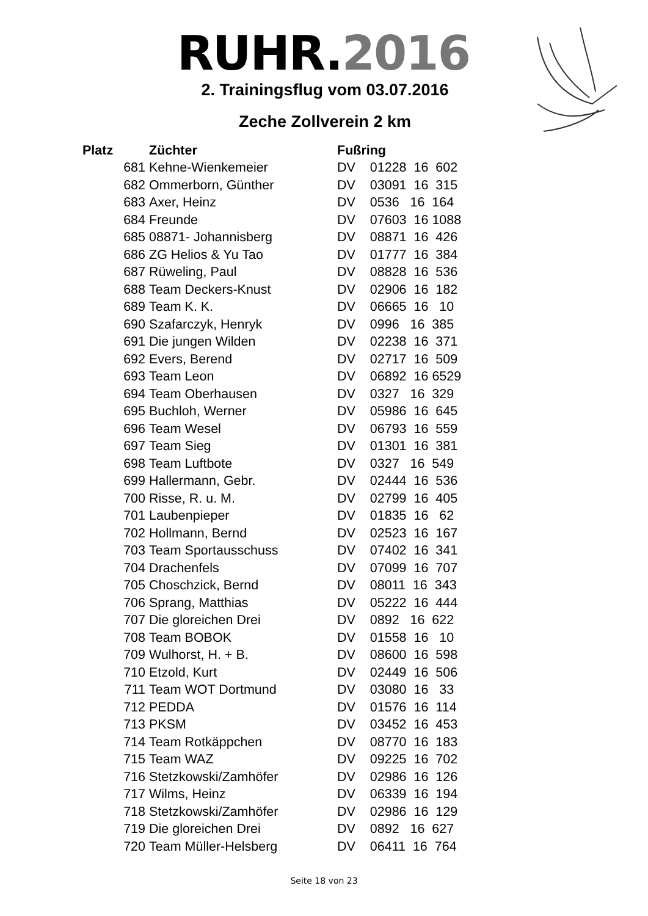RUHR.2016
2. Trainingsflug vom 03.07.2016
Zeche Zollverein 2 km
| Platz | Züchter | Fußring |
| --- | --- | --- |
| 681 | Kehne-Wienkemeier | DV 01228 16 602 |
| 682 | Ommerborn, Günther | DV 03091 16 315 |
| 683 | Axer, Heinz | DV 0536 16 164 |
| 684 | Freunde | DV 07603 16 1088 |
| 685 | 08871- Johannisberg | DV 08871 16 426 |
| 686 | ZG Helios & Yu Tao | DV 01777 16 384 |
| 687 | Rüweling, Paul | DV 08828 16 536 |
| 688 | Team Deckers-Knust | DV 02906 16 182 |
| 689 | Team K. K. | DV 06665 16 10 |
| 690 | Szafarczyk, Henryk | DV 0996 16 385 |
| 691 | Die jungen Wilden | DV 02238 16 371 |
| 692 | Evers, Berend | DV 02717 16 509 |
| 693 | Team Leon | DV 06892 16 6529 |
| 694 | Team Oberhausen | DV 0327 16 329 |
| 695 | Buchloh, Werner | DV 05986 16 645 |
| 696 | Team Wesel | DV 06793 16 559 |
| 697 | Team Sieg | DV 01301 16 381 |
| 698 | Team Luftbote | DV 0327 16 549 |
| 699 | Hallermann, Gebr. | DV 02444 16 536 |
| 700 | Risse, R. u. M. | DV 02799 16 405 |
| 701 | Laubenpieper | DV 01835 16 62 |
| 702 | Hollmann, Bernd | DV 02523 16 167 |
| 703 | Team Sportausschuss | DV 07402 16 341 |
| 704 | Drachenfels | DV 07099 16 707 |
| 705 | Choschzick, Bernd | DV 08011 16 343 |
| 706 | Sprang, Matthias | DV 05222 16 444 |
| 707 | Die gloreichen Drei | DV 0892 16 622 |
| 708 | Team BOBOK | DV 01558 16 10 |
| 709 | Wulhorst, H. + B. | DV 08600 16 598 |
| 710 | Etzold, Kurt | DV 02449 16 506 |
| 711 | Team WOT Dortmund | DV 03080 16 33 |
| 712 | PEDDA | DV 01576 16 114 |
| 713 | PKSM | DV 03452 16 453 |
| 714 | Team Rotkäppchen | DV 08770 16 183 |
| 715 | Team WAZ | DV 09225 16 702 |
| 716 | Stetzkowski/Zamhöfer | DV 02986 16 126 |
| 717 | Wilms, Heinz | DV 06339 16 194 |
| 718 | Stetzkowski/Zamhöfer | DV 02986 16 129 |
| 719 | Die gloreichen Drei | DV 0892 16 627 |
| 720 | Team Müller-Helsberg | DV 06411 16 764 |
Seite 18 von 23